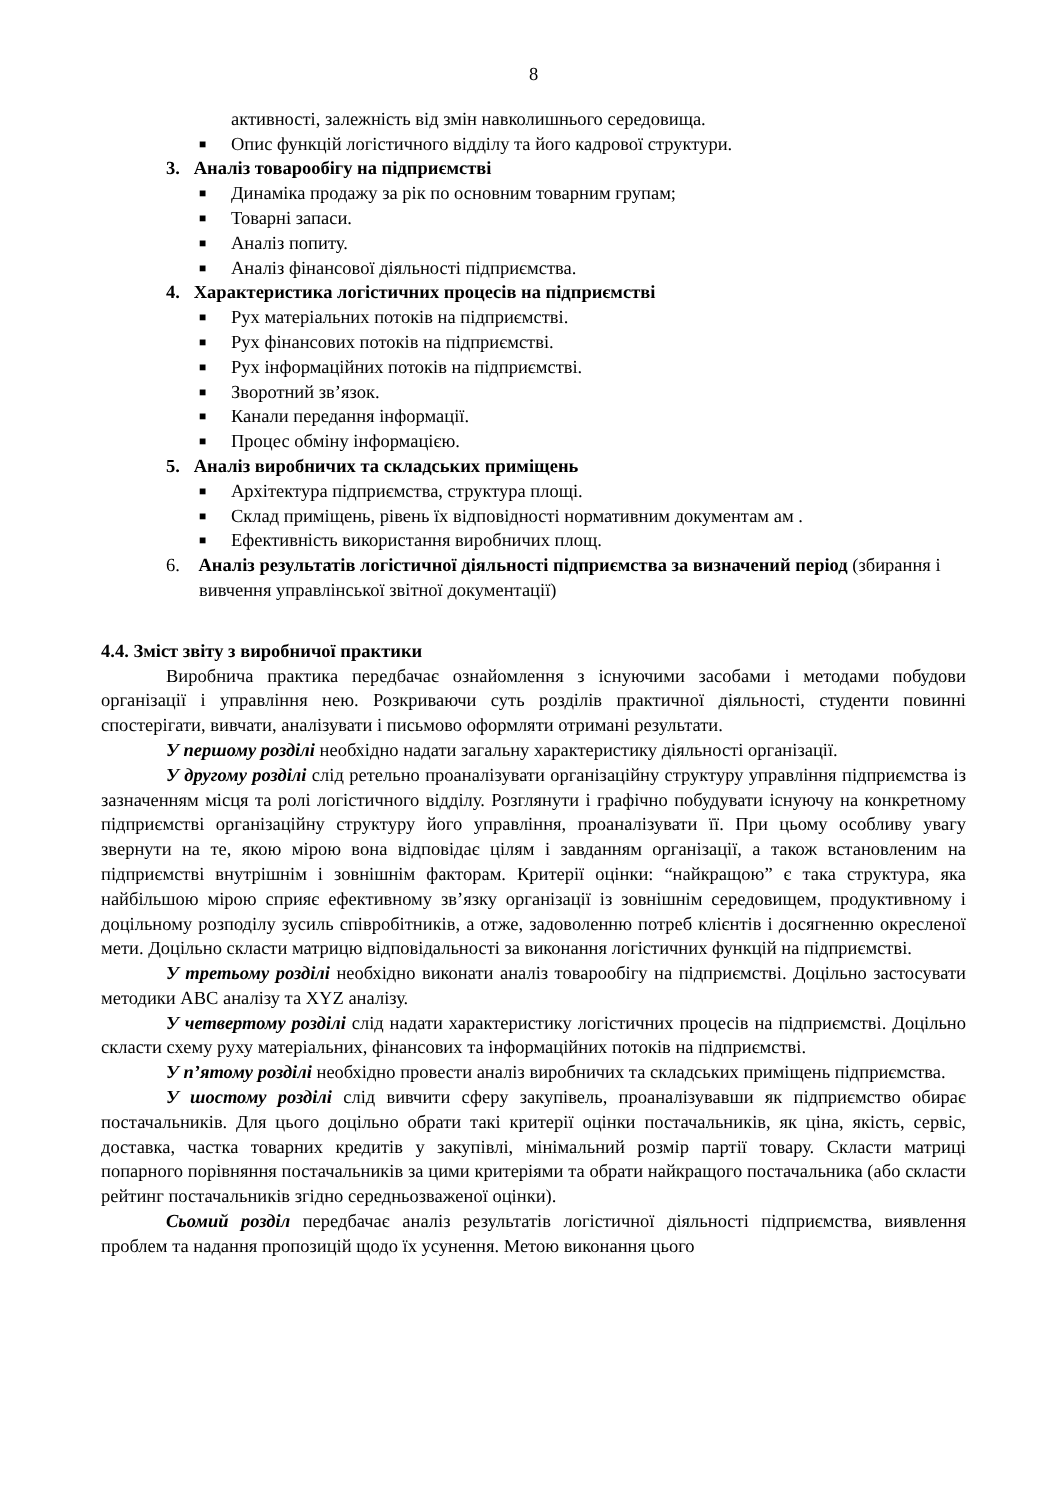8
активності, залежність від змін навколишнього середовища.
■ Опис функцій логістичного відділу та його кадрової структури.
3. Аналіз товарообігу на підприємстві
■ Динаміка продажу за рік по основним товарним групам;
■ Товарні запаси.
■ Аналіз попиту.
■ Аналіз фінансової діяльності підприємства.
4. Характеристика логістичних процесів на підприємстві
■ Рух матеріальних потоків на підприємстві.
■ Рух фінансових потоків на підприємстві.
■ Рух інформаційних потоків на підприємстві.
■ Зворотний зв’язок.
■ Канали передання інформації.
■ Процес обміну інформацією.
5. Аналіз виробничих та складських приміщень
■ Архітектура підприємства, структура площі.
■ Склад приміщень, рівень їх відповідності нормативним документам ам .
■ Ефективність використання виробничих площ.
6. Аналіз результатів логістичної діяльності підприємства за визначений період (збирання і вивчення управлінської звітної документації)
4.4. Зміст звіту з виробничої практики
Виробнича практика передбачає ознайомлення з існуючими засобами і методами побудови організації і управління нею. Розкриваючи суть розділів практичної діяльності, студенти повинні спостерігати, вивчати, аналізувати і письмово оформляти отримані результати.
У першому розділі необхідно надати загальну характеристику діяльності організації.
У другому розділі слід ретельно проаналізувати організаційну структуру управління підприємства із зазначенням місця та ролі логістичного відділу. Розглянути і графічно побудувати існуючу на конкретному підприємстві організаційну структуру його управління, проаналізувати її. При цьому особливу увагу звернути на те, якою мірою вона відповідає цілям і завданням організації, а також встановленим на підприємстві внутрішнім і зовнішнім факторам. Критерії оцінки: “найкращою” є така структура, яка найбільшою мірою сприяє ефективному зв’язку організації із зовнішнім середовищем, продуктивному і доцільному розподілу зусиль співробітників, а отже, задоволенню потреб клієнтів і досягненню окресленої мети. Доцільно скласти матрицю відповідальності за виконання логістичних функцій на підприємстві.
У третьому розділі необхідно виконати аналіз товарообігу на підприємстві. Доцільно застосувати методики АВС аналізу та XYZ аналізу.
У четвертому розділі слід надати характеристику логістичних процесів на підприємстві. Доцільно скласти схему руху матеріальних, фінансових та інформаційних потоків на підприємстві.
У п’ятому розділі необхідно провести аналіз виробничих та складських приміщень підприємства.
У шостому розділі слід вивчити сферу закупівель, проаналізувавши як підприємство обирає постачальників. Для цього доцільно обрати такі критерії оцінки постачальників, як ціна, якість, сервіс, доставка, частка товарних кредитів у закупівлі, мінімальний розмір партії товару. Скласти матриці попарного порівняння постачальників за цими критеріями та обрати найкращого постачальника (або скласти рейтинг постачальників згідно середньозваженої оцінки).
Сьомий розділ передбачає аналіз результатів логістичної діяльності підприємства, виявлення проблем та надання пропозицій щодо їх усунення. Метою виконання цього